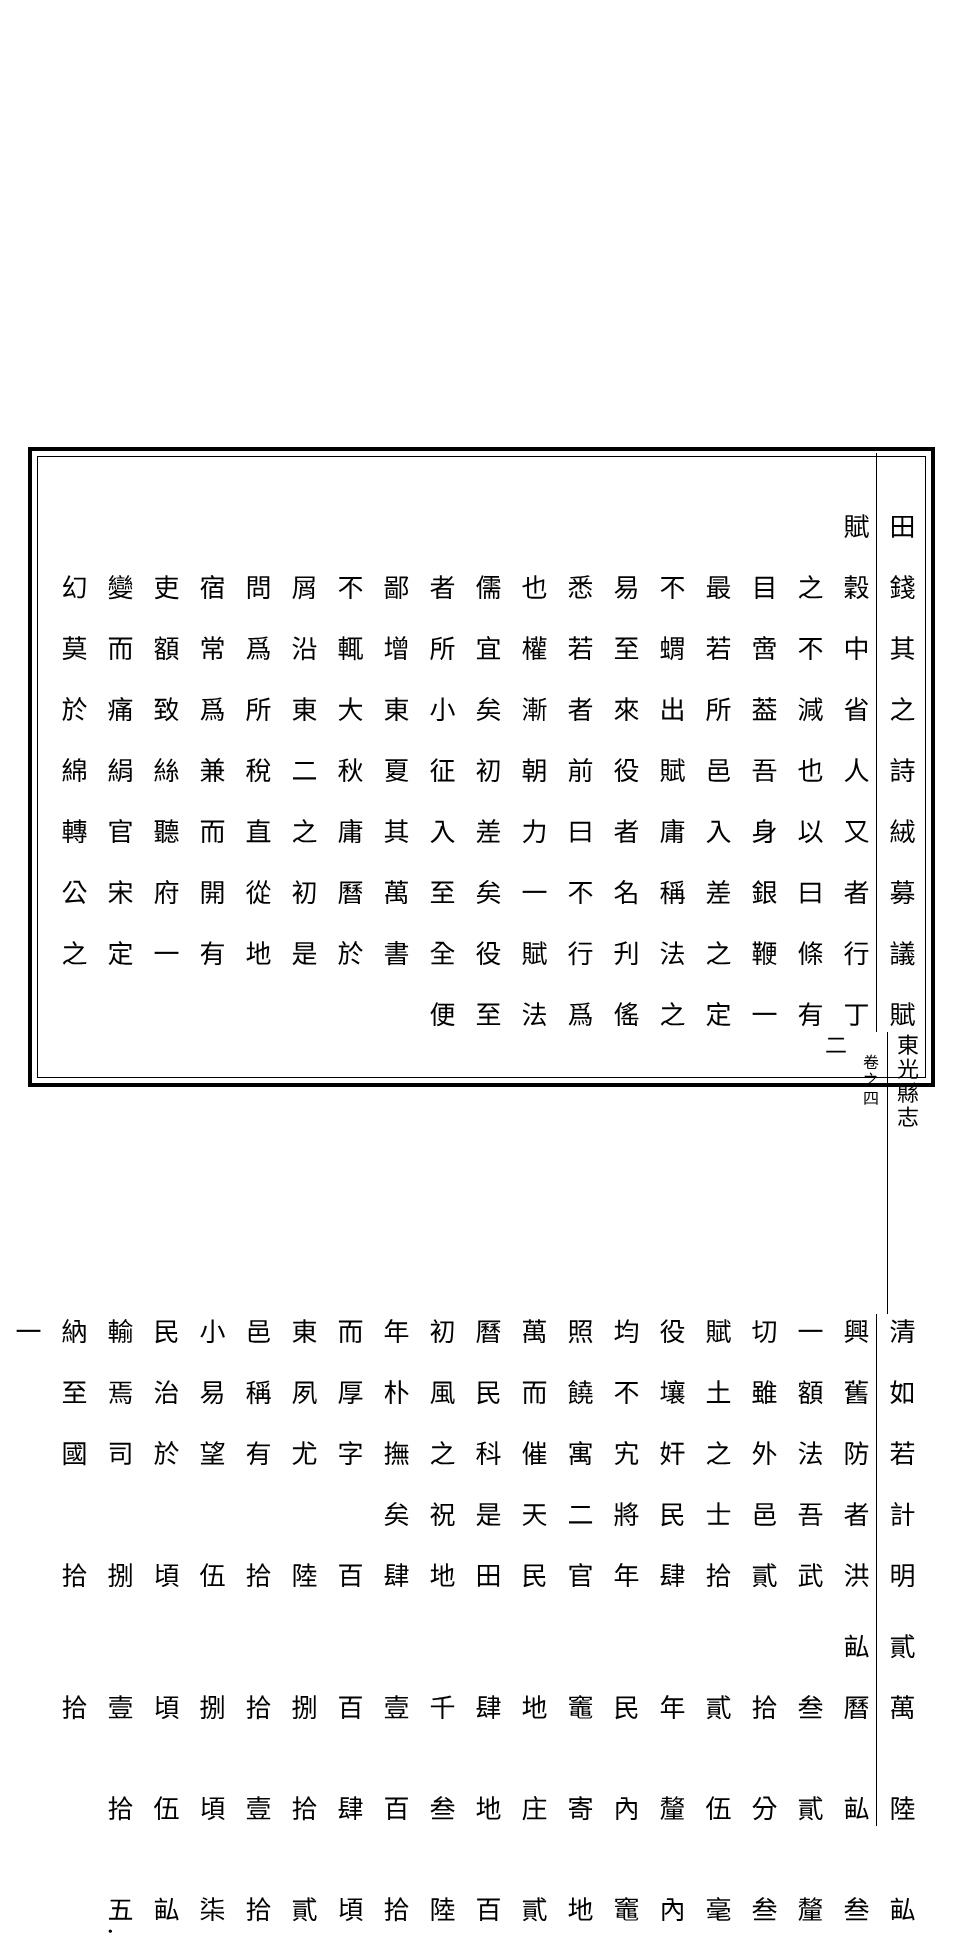田賦
錢穀之目最不易悉也儒者鄙不屑問宿吏變幻
其中不啻若蝟至若權宜所增輒沿爲常額而莫
之省減葢所出來者漸矣小東大東所爲致痛於
詩人也吾邑賦役前朝初征夏秋二稅兼絲絹綿
絨又以身入庸者曰力差入其庸之直而聽官轉
募者曰銀差稱名不一矣至萬曆初從開府宋公
議行條鞭之法刋行賦役全書於是地有一定之
賦丁有一定之傜爲法至便
東光縣志
卷之四
二
清興一切賦役均照萬曆初年而東邑小民輸納一
如舊額雖土壤不饒而民風朴厚夙稱易治焉至
若防法外之奸宄寓催科之撫字尤有望於司國
計者吾邑士民將二天是祝矣
明洪武貳拾肆年官民田地肆百陸拾伍頃捌拾
貳畆
萬曆叁拾貳年民竈地肆千壹百捌拾捌頃壹拾
陸畆貳分伍釐內寄庄地叁百肆拾壹頃伍拾
畆叁釐叁毫內竈地貳百陸拾頃貳拾柒畆五.